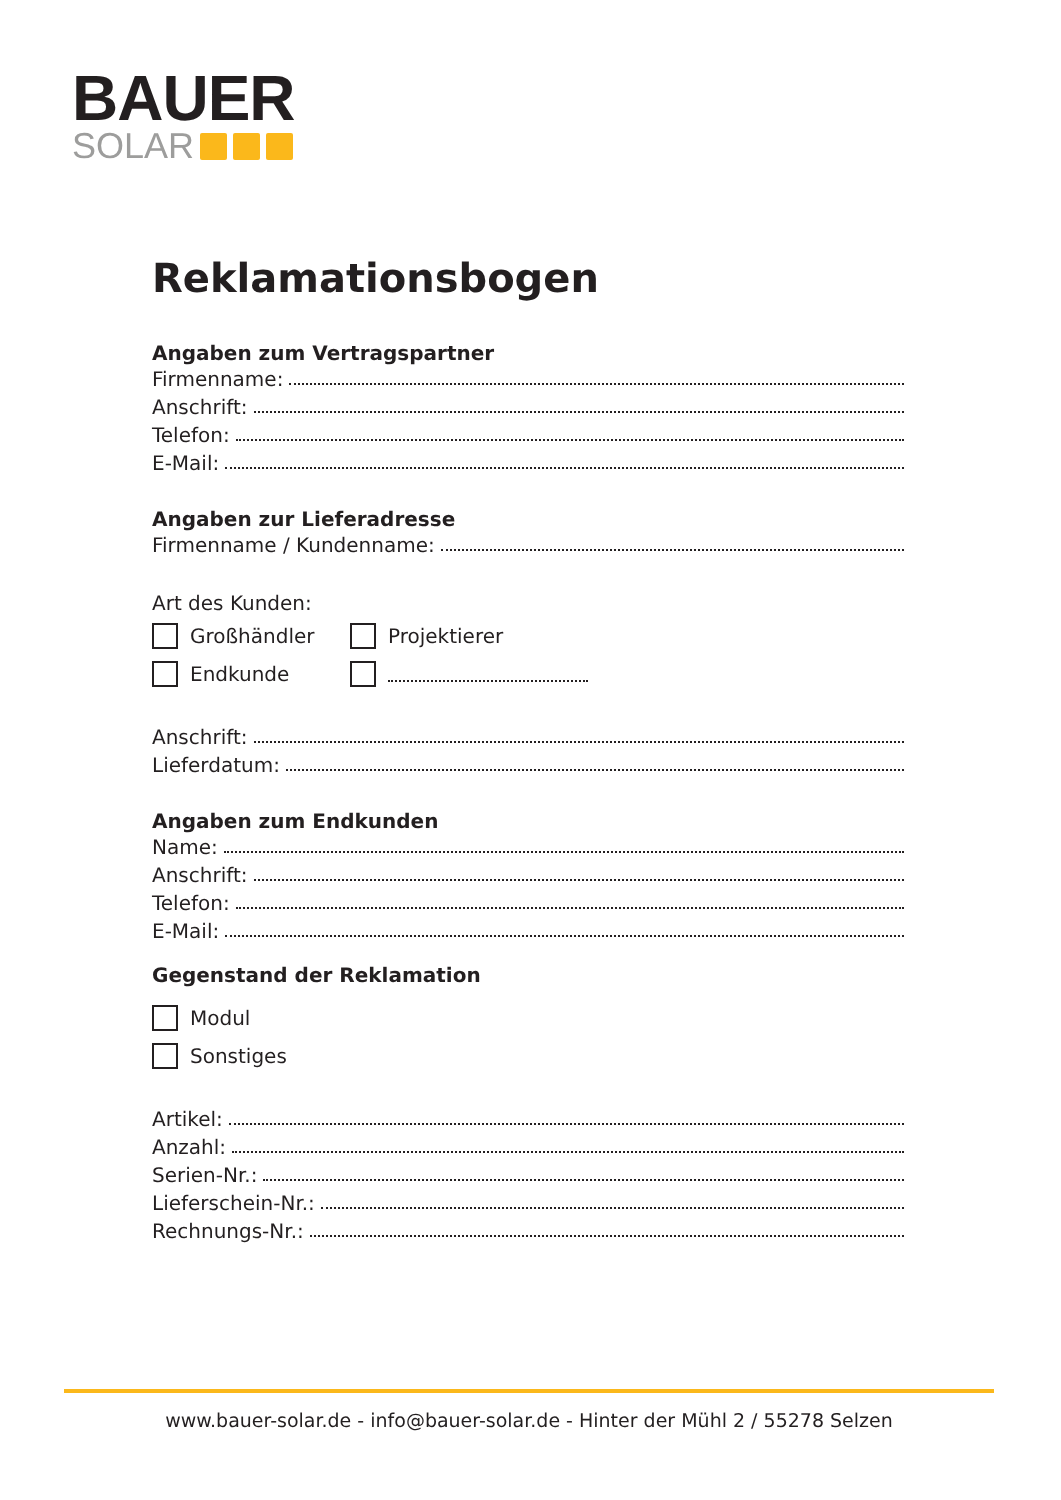BAUER
SOLAR
Reklamationsbogen
Angaben zum Vertragspartner
Firmenname:
Anschrift:
Telefon:
E-Mail:
Angaben zur Lieferadresse
Firmenname / Kundenname:
Art des Kunden:
Großhändler
Projektierer
Endkunde
Anschrift:
Lieferdatum:
Angaben zum Endkunden
Name:
Anschrift:
Telefon:
E-Mail:
Gegenstand der Reklamation
Modul
Sonstiges
Artikel:
Anzahl:
Serien-Nr.:
Lieferschein-Nr.:
Rechnungs-Nr.:
www.bauer-solar.de - info@bauer-solar.de - Hinter der Mühl 2 / 55278 Selzen